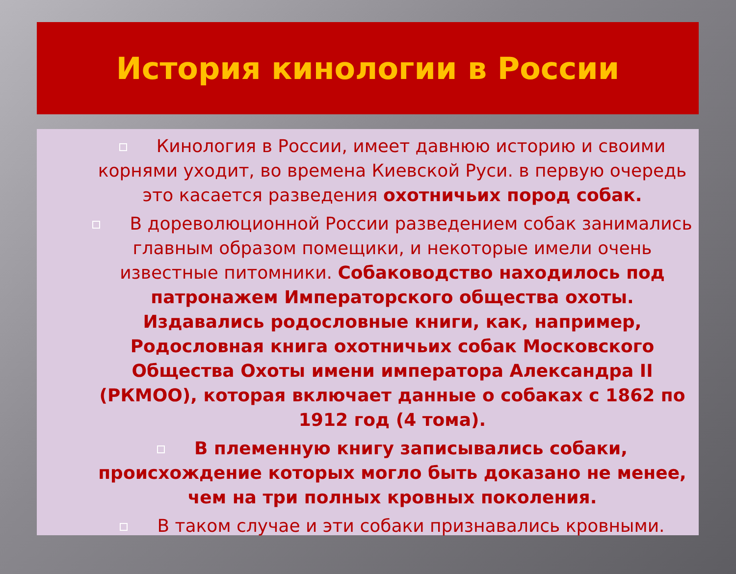История кинологии в России
Кинология в России, имеет давнюю историю и своими корнями уходит, во времена Киевской Руси. в первую очередь это касается разведения охотничьих пород собак.
В дореволюционной России разведением собак занимались главным образом помещики, и некоторые имели очень известные питомники. Собаководство находилось под патронажем Императорского общества охоты. Издавались родословные книги, как, например, Родословная книга охотничьих собак Московского Общества Охоты имени императора Александра II (РКМОО), которая включает данные о собаках с 1862 по 1912 год (4 тома).
В племенную книгу записывались собаки, происхождение которых могло быть доказано не менее, чем на три полных кровных поколения.
В таком случае и эти собаки признавались кровными.